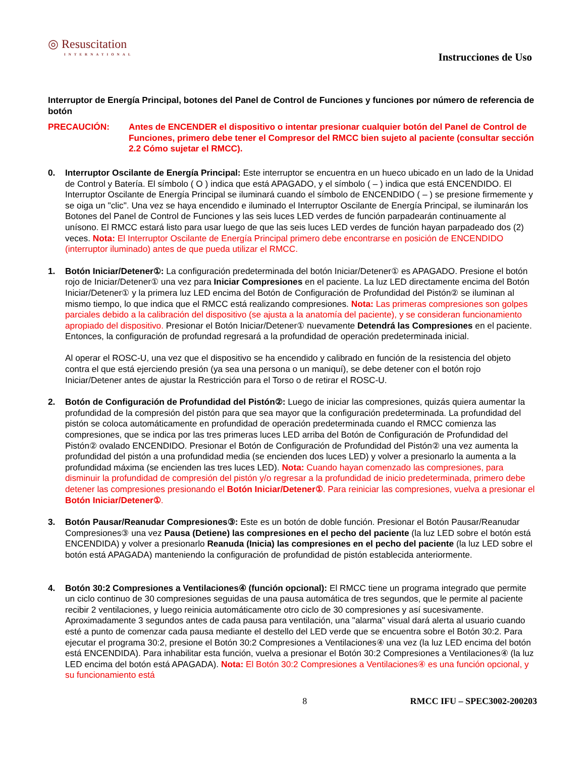◎ Resuscitation
INTERNATIONAL
Instrucciones de Uso
Interruptor de Energía Principal, botones del Panel de Control de Funciones y funciones por número de referencia de botón
PRECAUCIÓN: Antes de ENCENDER el dispositivo o intentar presionar cualquier botón del Panel de Control de Funciones, primero debe tener el Compresor del RMCC bien sujeto al paciente (consultar sección 2.2 Cómo sujetar el RMCC).
0. Interruptor Oscilante de Energía Principal: Este interruptor se encuentra en un hueco ubicado en un lado de la Unidad de Control y Batería. El símbolo ( O ) indica que está APAGADO, y el símbolo ( – ) indica que está ENCENDIDO. El Interruptor Oscilante de Energía Principal se iluminará cuando el símbolo de ENCENDIDO ( – ) se presione firmemente y se oiga un "clic". Una vez se haya encendido e iluminado el Interruptor Oscilante de Energía Principal, se iluminarán los Botones del Panel de Control de Funciones y las seis luces LED verdes de función parpadearán continuamente al unísono. El RMCC estará listo para usar luego de que las seis luces LED verdes de función hayan parpadeado dos (2) veces. Nota: El Interruptor Oscilante de Energía Principal primero debe encontrarse en posición de ENCENDIDO (interruptor iluminado) antes de que pueda utilizar el RMCC.
1. Botón Iniciar/Detener①: La configuración predeterminada del botón Iniciar/Detener① es APAGADO. Presione el botón rojo de Iniciar/Detener① una vez para Iniciar Compresiones en el paciente. La luz LED directamente encima del Botón Iniciar/Detener① y la primera luz LED encima del Botón de Configuración de Profundidad del Pistón② se iluminan al mismo tiempo, lo que indica que el RMCC está realizando compresiones. Nota: Las primeras compresiones son golpes parciales debido a la calibración del dispositivo (se ajusta a la anatomía del paciente), y se consideran funcionamiento apropiado del dispositivo. Presionar el Botón Iniciar/Detener① nuevamente Detendrá las Compresiones en el paciente. Entonces, la configuración de profundad regresará a la profundidad de operación predeterminada inicial.
Al operar el ROSC-U, una vez que el dispositivo se ha encendido y calibrado en función de la resistencia del objeto contra el que está ejerciendo presión (ya sea una persona o un maniquí), se debe detener con el botón rojo Iniciar/Detener antes de ajustar la Restricción para el Torso o de retirar el ROSC-U.
2. Botón de Configuración de Profundidad del Pistón②: Luego de iniciar las compresiones, quizás quiera aumentar la profundidad de la compresión del pistón para que sea mayor que la configuración predeterminada. La profundidad del pistón se coloca automáticamente en profundidad de operación predeterminada cuando el RMCC comienza las compresiones, que se indica por las tres primeras luces LED arriba del Botón de Configuración de Profundidad del Pistón② ovalado ENCENDIDO. Presionar el Botón de Configuración de Profundidad del Pistón② una vez aumenta la profundidad del pistón a una profundidad media (se encienden dos luces LED) y volver a presionarlo la aumenta a la profundidad máxima (se encienden las tres luces LED). Nota: Cuando hayan comenzado las compresiones, para disminuir la profundidad de compresión del pistón y/o regresar a la profundidad de inicio predeterminada, primero debe detener las compresiones presionando el Botón Iniciar/Detener①. Para reiniciar las compresiones, vuelva a presionar el Botón Iniciar/Detener①.
3. Botón Pausar/Reanudar Compresiones③: Este es un botón de doble función. Presionar el Botón Pausar/Reanudar Compresiones③ una vez Pausa (Detiene) las compresiones en el pecho del paciente (la luz LED sobre el botón está ENCENDIDA) y volver a presionarlo Reanuda (Inicia) las compresiones en el pecho del paciente (la luz LED sobre el botón está APAGADA) manteniendo la configuración de profundidad de pistón establecida anteriormente.
4. Botón 30:2 Compresiones a Ventilaciones④ (función opcional): El RMCC tiene un programa integrado que permite un ciclo continuo de 30 compresiones seguidas de una pausa automática de tres segundos, que le permite al paciente recibir 2 ventilaciones, y luego reinicia automáticamente otro ciclo de 30 compresiones y así sucesivamente. Aproximadamente 3 segundos antes de cada pausa para ventilación, una "alarma" visual dará alerta al usuario cuando esté a punto de comenzar cada pausa mediante el destello del LED verde que se encuentra sobre el Botón 30:2. Para ejecutar el programa 30:2, presione el Botón 30:2 Compresiones a Ventilaciones④ una vez (la luz LED encima del botón está ENCENDIDA). Para inhabilitar esta función, vuelva a presionar el Botón 30:2 Compresiones a Ventilaciones④ (la luz LED encima del botón está APAGADA). Nota: El Botón 30:2 Compresiones a Ventilaciones④ es una función opcional, y su funcionamiento está
8 RMCC IFU – SPEC3002-200203